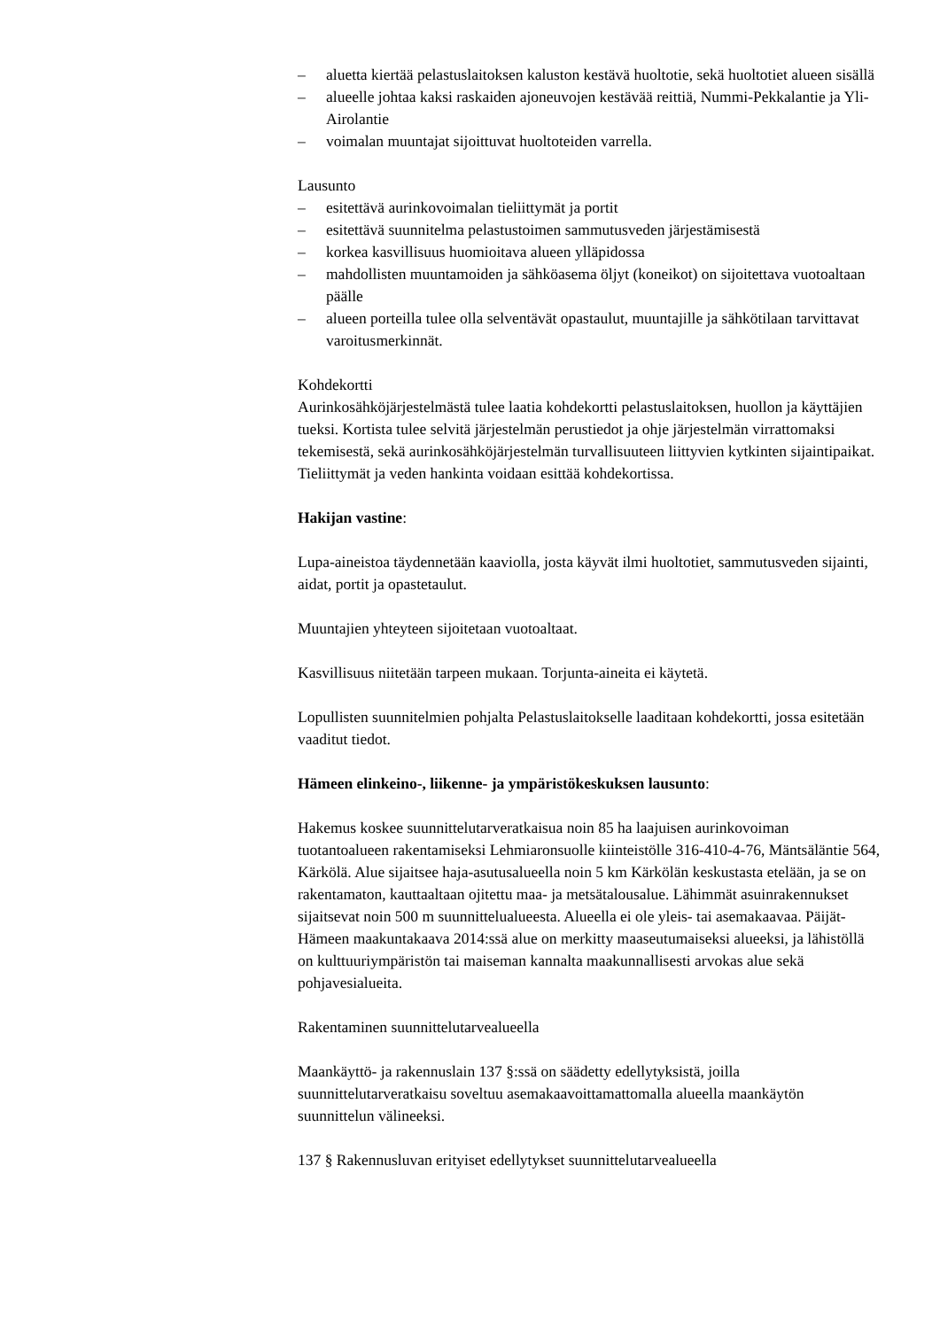– aluetta kiertää pelastuslaitoksen kaluston kestävä huoltotie, sekä huoltotiet alueen sisällä
– alueelle johtaa kaksi raskaiden ajoneuvojen kestävää reittiä, Nummi-Pekkalantie ja Yli-Airolantie
– voimalan muuntajat sijoittuvat huoltoteiden varrella.
Lausunto
– esitettävä aurinkovoimalan tieliittymät ja portit
– esitettävä suunnitelma pelastustoimen sammutusveden järjestämisestä
– korkea kasvillisuus huomioitava alueen ylläpidossa
– mahdollisten muuntamoiden ja sähköasema öljyt (koneikot) on sijoitettava vuotoaltaan päälle
– alueen porteilla tulee olla selventävät opastaulut, muuntajille ja sähkötilaan tarvittavat varoitusmerkinnät.
Kohdekortti
Aurinkosähköjärjestelmästä tulee laatia kohdekortti pelastuslaitoksen, huollon ja käyttäjien tueksi. Kortista tulee selvitä järjestelmän perustiedot ja ohje järjestelmän virrattomaksi tekemisestä, sekä aurinkosähköjärjestelmän turvallisuuteen liittyvien kytkinten sijaintipaikat. Tieliittymät ja veden hankinta voidaan esittää kohdekortissa.
Hakijan vastine:
Lupa-aineistoa täydennetään kaaviolla, josta käyvät ilmi huoltotiet, sammutusveden sijainti, aidat, portit ja opastetaulut.
Muuntajien yhteyteen sijoitetaan vuotoaltaat.
Kasvillisuus niitetään tarpeen mukaan. Torjunta-aineita ei käytetä.
Lopullisten suunnitelmien pohjalta Pelastuslaitokselle laaditaan kohdekortti, jossa esitetään vaaditut tiedot.
Hämeen elinkeino-, liikenne- ja ympäristökeskuksen lausunto:
Hakemus koskee suunnittelutarveratkaisua noin 85 ha laajuisen aurinkovoiman tuotantoalueen rakentamiseksi Lehmiaronsuolle kiinteistölle 316-410-4-76, Mäntsäläntie 564, Kärkölä. Alue sijaitsee haja-asutusalueella noin 5 km Kärkölän keskustasta etelään, ja se on rakentamaton, kauttaaltaan ojitettu maa- ja metsätalousalue. Lähimmät asuinrakennukset sijaitsevat noin 500 m suunnittelualueesta. Alueella ei ole yleis- tai asemakaavaa. Päijät-Hämeen maakuntakaava 2014:ssä alue on merkitty maaseutumaiseksi alueeksi, ja lähistöllä on kulttuuriympäristön tai maiseman kannalta maakunnallisesti arvokas alue sekä pohjavesialueita.
Rakentaminen suunnittelutarvealueella
Maankäyttö- ja rakennuslain 137 §:ssä on säädetty edellytyksistä, joilla suunnittelutarveratkaisu soveltuu asemakaavoittamattomalla alueella maankäytön suunnittelun välineeksi.
137 § Rakennusluvan erityiset edellytykset suunnittelutarvealueella